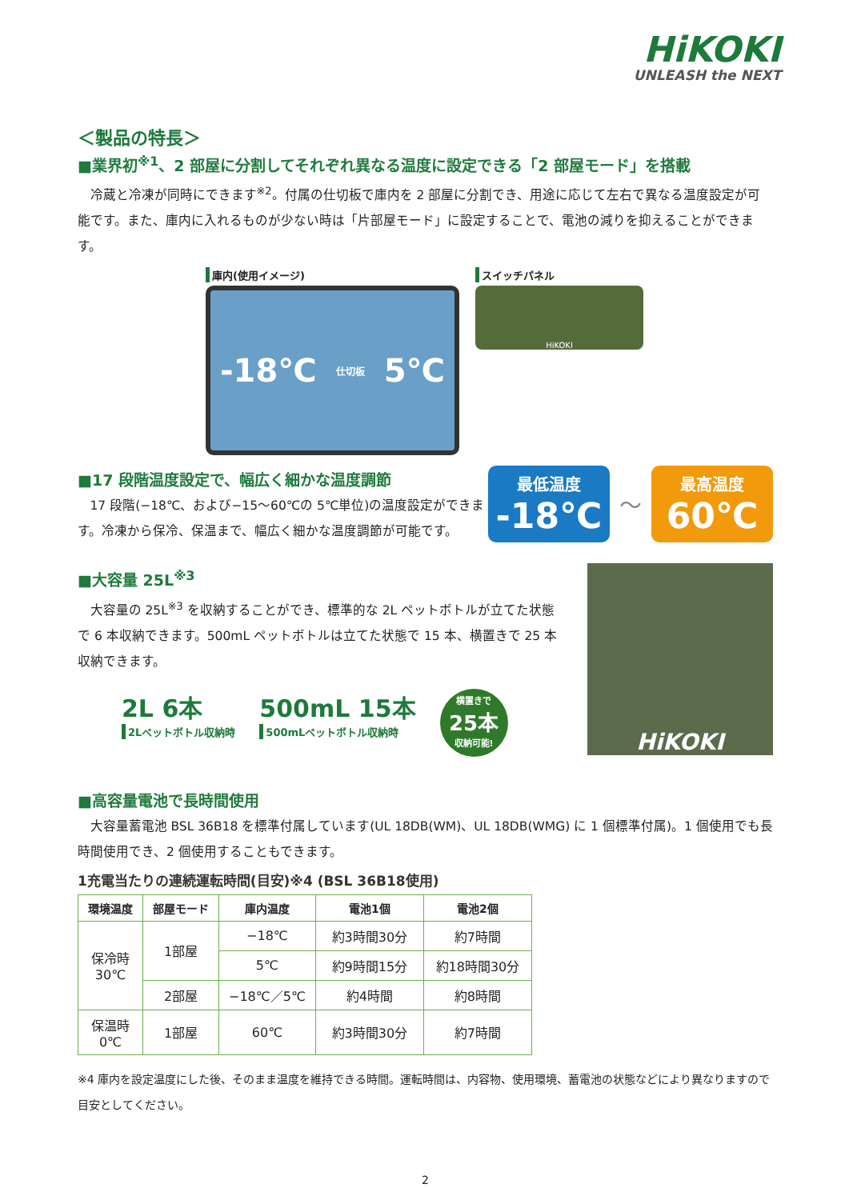HiKOKI
UNLEASH the NEXT
＜製品の特長＞
■業界初<sup>※1</sup>、2 部屋に分割してそれぞれ異なる温度に設定できる「2 部屋モード」を搭載
冷蔵と冷凍が同時にできます<sup>※2</sup>。付属の仕切板で庫内を 2 部屋に分割でき、用途に応じて左右で異なる温度設定が可能です。また、庫内に入れるものが少ない時は「片部屋モード」に設定することで、電池の減りを抑えることができます。
庫内(使用イメージ)
-18℃ 仕切板 5℃
スイッチパネル
HiKOKI
■17 段階温度設定で、幅広く細かな温度調節
17 段階(−18℃、および−15～60℃の 5℃単位)の温度設定ができます。冷凍から保冷、保温まで、幅広く細かな温度調節が可能です。
最低温度
-18℃
～
最高温度
60℃
■大容量 25L<sup>※3</sup>
大容量の 25L<sup>※3</sup> を収納することができ、標準的な 2L ペットボトルが立てた状態で 6 本収納できます。500mL ペットボトルは立てた状態で 15 本、横置きで 25 本収納できます。
2L 6本
2Lペットボトル収納時
500mL 15本
500mLペットボトル収納時
横置きで
25本
収納可能!
HiKOKI
■高容量電池で長時間使用
大容量蓄電池 BSL 36B18 を標準付属しています(UL 18DB(WM)、UL 18DB(WMG) に 1 個標準付属)。1 個使用でも長時間使用でき、2 個使用することもできます。
1充電当たりの連続運転時間(目安)※4 (BSL 36B18使用)
| 環境温度 | 部屋モード | 庫内温度 | 電池1個 | 電池2個 |
| --- | --- | --- | --- | --- |
| 保冷時 30℃ | 1部屋 | −18℃ | 約3時間30分 | 約7時間 |
| | | 5℃ | 約9時間15分 | 約18時間30分 |
| | 2部屋 | −18℃／5℃ | 約4時間 | 約8時間 |
| 保温時 0℃ | 1部屋 | 60℃ | 約3時間30分 | 約7時間 |
※4 庫内を設定温度にした後、そのまま温度を維持できる時間。運転時間は、内容物、使用環境、蓄電池の状態などにより異なりますので目安としてください。
2